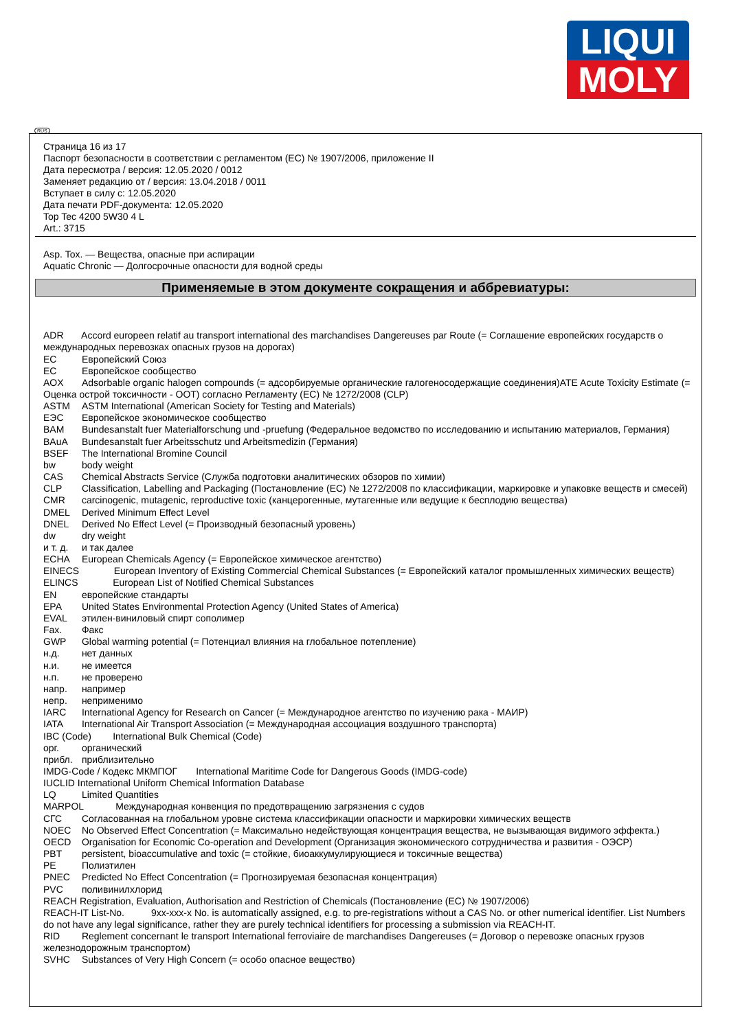LIQUI
MOLY
Страница 16 из 17
Паспорт безопасности в соответствии с регламентом (ЕС) № 1907/2006, приложение II
Дата пересмотра / версия: 12.05.2020 / 0012
Заменяет редакцию от / версия: 13.04.2018 / 0011
Вступает в силу с: 12.05.2020
Дата печати PDF-документа: 12.05.2020
Top Tec 4200 5W30 4 L
Art.: 3715
Asp. Tox. — Вещества, опасные при аспирации
Aquatic Chronic — Долгосрочные опасности для водной среды
Применяемые в этом документе сокращения и аббревиатуры:
ADR Accord europeen relatif au transport international des marchandises Dangereuses par Route (= Соглашение европейских государств о международных перевозках опасных грузов на дорогах)
ЕС Европейский Союз
ЕС Европейское сообщество
AOX Adsorbable organic halogen compounds (= адсорбируемые органические галогеносодержащие соединения)ATE Acute Toxicity Estimate (= Оценка острой токсичности - ООТ) согласно Регламенту (ЕС) № 1272/2008 (CLP)
ASTM ASTM International (American Society for Testing and Materials)
ЕЭС Европейское экономическое сообщество
BAM Bundesanstalt fuer Materialforschung und -pruefung (Федеральное ведомство по исследованию и испытанию материалов, Германия)
BAuA Bundesanstalt fuer Arbeitsschutz und Arbeitsmedizin (Германия)
BSEF The International Bromine Council
bw body weight
CAS Chemical Abstracts Service (Служба подготовки аналитических обзоров по химии)
CLP Classification, Labelling and Packaging (Постановление (ЕС) № 1272/2008 по классификации, маркировке и упаковке веществ и смесей)
CMR carcinogenic, mutagenic, reproductive toxic (канцерогенные, мутагенные или ведущие к бесплодию вещества)
DMEL Derived Minimum Effect Level
DNEL Derived No Effect Level (= Производный безопасный уровень)
dw dry weight
и т. д. и так далее
ECHA European Chemicals Agency (= Европейское химическое агентство)
EINECS European Inventory of Existing Commercial Chemical Substances (= Европейский каталог промышленных химических веществ)
ELINCS European List of Notified Chemical Substances
EN европейские стандарты
EPA United States Environmental Protection Agency (United States of America)
EVAL этилен-виниловый спирт сополимер
Fax. Факс
GWP Global warming potential (= Потенциал влияния на глобальное потепление)
н.д. нет данных
н.и. не имеется
н.п. не проверено
напр. например
непр. неприменимо
IARC International Agency for Research on Cancer (= Международное агентство по изучению рака - МАИР)
IATA International Air Transport Association (= Международная ассоциация воздушного транспорта)
IBC (Code) International Bulk Chemical (Code)
орг. органический
прибл. приблизительно
IMDG-Code / Кодекс МКМПОГ International Maritime Code for Dangerous Goods (IMDG-code)
IUCLID International Uniform Chemical Information Database
LQ Limited Quantities
MARPOL Международная конвенция по предотвращению загрязнения с судов
СГС Согласованная на глобальном уровне система классификации опасности и маркировки химических веществ
NOEC No Observed Effect Concentration (= Максимально недействующая концентрация вещества, не вызывающая видимого эффекта.)
OECD Organisation for Economic Co-operation and Development (Организация экономического сотрудничества и развития - ОЭСР)
PBT persistent, bioaccumulative and toxic (= стойкие, биоаккумулирующиеся и токсичные вещества)
PE Полиэтилен
PNEC Predicted No Effect Concentration (= Прогнозируемая безопасная концентрация)
PVC поливинилхлорид
REACH Registration, Evaluation, Authorisation and Restriction of Chemicals (Постановление (ЕС) № 1907/2006)
REACH-IT List-No. 9xx-xxx-x No. is automatically assigned, e.g. to pre-registrations without a CAS No. or other numerical identifier. List Numbers do not have any legal significance, rather they are purely technical identifiers for processing a submission via REACH-IT.
RID Reglement concernant le transport International ferroviaire de marchandises Dangereuses (= Договор о перевозке опасных грузов железнодорожным транспортом)
SVHC Substances of Very High Concern (= особо опасное вещество)
RUS